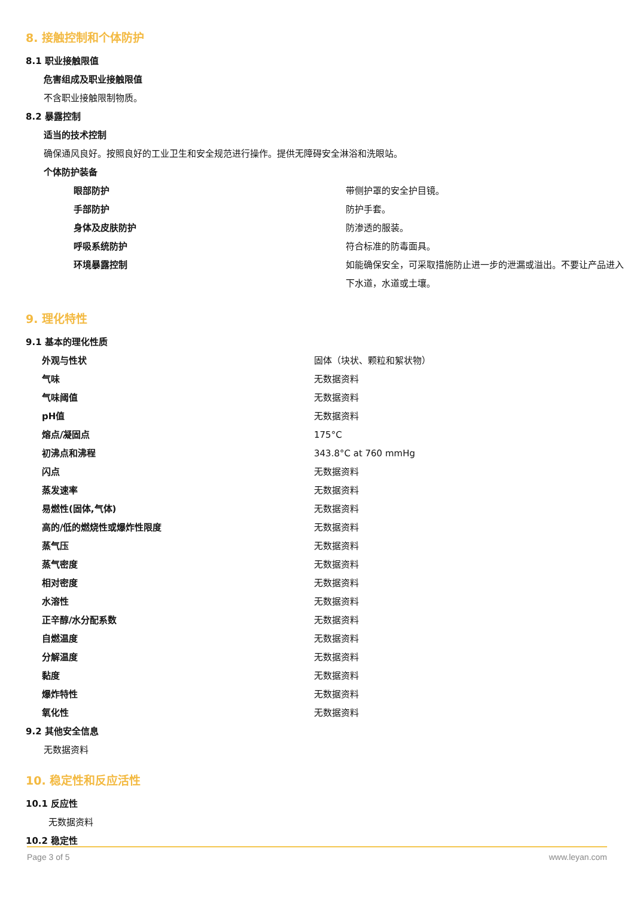8. 接触控制和个体防护
8.1 职业接触限值
危害组成及职业接触限值
不含职业接触限制物质。
8.2 暴露控制
适当的技术控制
确保通风良好。按照良好的工业卫生和安全规范进行操作。提供无障碍安全淋浴和洗眼站。
个体防护装备
| 眼部防护 | 带侧护罩的安全护目镜。 |
| 手部防护 | 防护手套。 |
| 身体及皮肤防护 | 防渗透的服装。 |
| 呼吸系统防护 | 符合标准的防毒面具。 |
| 环境暴露控制 | 如能确保安全，可采取措施防止进一步的泄漏或溢出。不要让产品进入下水道，水道或土壤。 |
9. 理化特性
9.1 基本的理化性质
| 外观与性状 | 固体（块状、颗粒和絮状物） |
| 气味 | 无数据资料 |
| 气味阈值 | 无数据资料 |
| pH值 | 无数据资料 |
| 熔点/凝固点 | 175°C |
| 初沸点和沸程 | 343.8°C at 760 mmHg |
| 闪点 | 无数据资料 |
| 蒸发速率 | 无数据资料 |
| 易燃性(固体,气体) | 无数据资料 |
| 高的/低的燃烧性或爆炸性限度 | 无数据资料 |
| 蒸气压 | 无数据资料 |
| 蒸气密度 | 无数据资料 |
| 相对密度 | 无数据资料 |
| 水溶性 | 无数据资料 |
| 正辛醇/水分配系数 | 无数据资料 |
| 自燃温度 | 无数据资料 |
| 分解温度 | 无数据资料 |
| 黏度 | 无数据资料 |
| 爆炸特性 | 无数据资料 |
| 氧化性 | 无数据资料 |
9.2 其他安全信息
无数据资料
10. 稳定性和反应活性
10.1 反应性
无数据资料
10.2 稳定性
Page 3 of 5 www.leyan.com